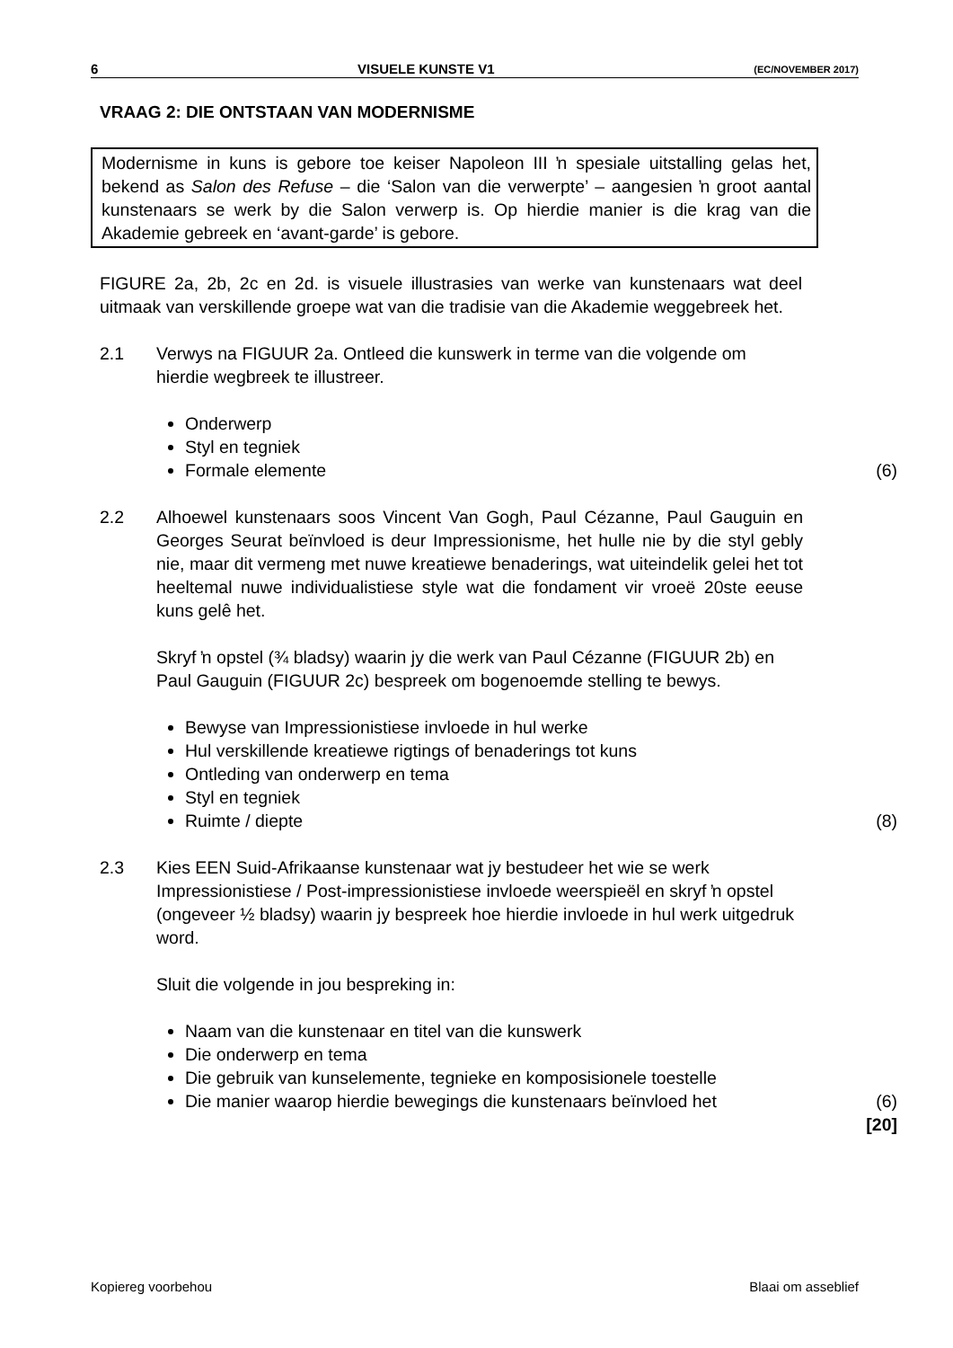6 VISUELE KUNSTE V1 (EC/NOVEMBER 2017)
VRAAG 2: DIE ONTSTAAN VAN MODERNISME
Modernisme in kuns is gebore toe keiser Napoleon III ŉ spesiale uitstalling gelas het, bekend as Salon des Refuse – die ‘Salon van die verwerpte’ – aangesien ŉ groot aantal kunstenaars se werk by die Salon verwerp is. Op hierdie manier is die krag van die Akademie gebreek en ‘avant-garde’ is gebore.
FIGURE 2a, 2b, 2c en 2d. is visuele illustrasies van werke van kunstenaars wat deel uitmaak van verskillende groepe wat van die tradisie van die Akademie weggebreek het.
2.1 Verwys na FIGUUR 2a. Ontleed die kunswerk in terme van die volgende om hierdie wegbreek te illustreer.
Onderwerp
Styl en tegniek
Formale elemente (6)
2.2 Alhoewel kunstenaars soos Vincent Van Gogh, Paul Cézanne, Paul Gauguin en Georges Seurat beïnvloed is deur Impressionisme, het hulle nie by die styl gebly nie, maar dit vermeng met nuwe kreatiewe benaderings, wat uiteindelik gelei het tot heeltemal nuwe individualistiese style wat die fondament vir vroeë 20ste eeuse kuns gelê het.
Skryf ŉ opstel (¾ bladsy) waarin jy die werk van Paul Cézanne (FIGUUR 2b) en Paul Gauguin (FIGUUR 2c) bespreek om bogenoemde stelling te bewys.
Bewyse van Impressionistiese invloede in hul werke
Hul verskillende kreatiewe rigtings of benaderings tot kuns
Ontleding van onderwerp en tema
Styl en tegniek
Ruimte / diepte (8)
2.3 Kies EEN Suid-Afrikaanse kunstenaar wat jy bestudeer het wie se werk Impressionistiese / Post-impressionistiese invloede weerspieël en skryf ŉ opstel (ongeveer ½ bladsy) waarin jy bespreek hoe hierdie invloede in hul werk uitgedruk word.
Sluit die volgende in jou bespreking in:
Naam van die kunstenaar en titel van die kunswerk
Die onderwerp en tema
Die gebruik van kunselemente, tegnieke en komposisionele toestelle
Die manier waarop hierdie bewegings die kunstenaars beïnvloed het (6)
[20]
Kopiereg voorbehou Blaai om asseblief